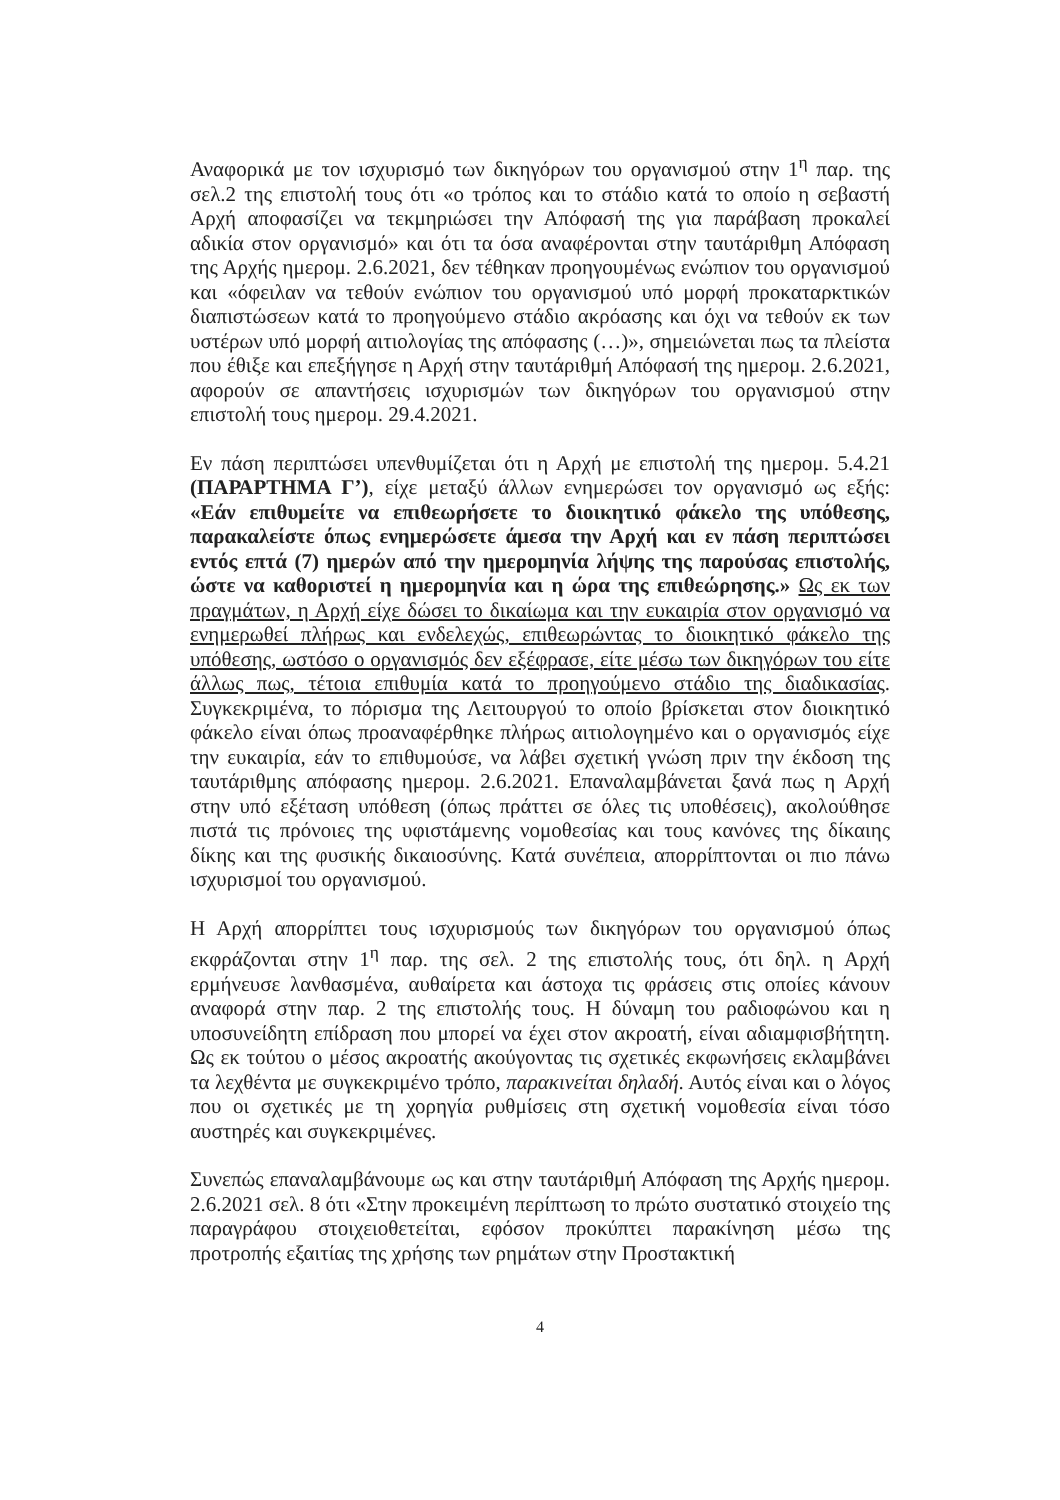Αναφορικά με τον ισχυρισμό των δικηγόρων του οργανισμού στην 1<sup>η</sup> παρ. της σελ.2 της επιστολή τους ότι «ο τρόπος και το στάδιο κατά το οποίο η σεβαστή Αρχή αποφασίζει να τεκμηριώσει την Απόφασή της για παράβαση προκαλεί αδικία στον οργανισμό» και ότι τα όσα αναφέρονται στην ταυτάριθμη Απόφαση της Αρχής ημερομ. 2.6.2021, δεν τέθηκαν προηγουμένως ενώπιον του οργανισμού και «όφειλαν να τεθούν ενώπιον του οργανισμού υπό μορφή προκαταρκτικών διαπιστώσεων κατά το προηγούμενο στάδιο ακρόασης και όχι να τεθούν εκ των υστέρων υπό μορφή αιτιολογίας της απόφασης (…)», σημειώνεται πως τα πλείστα που έθιξε και επεξήγησε η Αρχή στην ταυτάριθμή Απόφασή της ημερομ. 2.6.2021, αφορούν σε απαντήσεις ισχυρισμών των δικηγόρων του οργανισμού στην επιστολή τους ημερομ. 29.4.2021.
Εν πάση περιπτώσει υπενθυμίζεται ότι η Αρχή με επιστολή της ημερομ. 5.4.21 (ΠΑΡΑΡΤΗΜΑ Γ’), είχε μεταξύ άλλων ενημερώσει τον οργανισμό ως εξής: «Εάν επιθυμείτε να επιθεωρήσετε το διοικητικό φάκελο της υπόθεσης, παρακαλείστε όπως ενημερώσετε άμεσα την Αρχή και εν πάση περιπτώσει εντός επτά (7) ημερών από την ημερομηνία λήψης της παρούσας επιστολής, ώστε να καθοριστεί η ημερομηνία και η ώρα της επιθεώρησης.» Ως εκ των πραγμάτων, η Αρχή είχε δώσει το δικαίωμα και την ευκαιρία στον οργανισμό να ενημερωθεί πλήρως και ενδελεχώς, επιθεωρώντας το διοικητικό φάκελο της υπόθεσης, ωστόσο ο οργανισμός δεν εξέφρασε, είτε μέσω των δικηγόρων του είτε άλλως πως, τέτοια επιθυμία κατά το προηγούμενο στάδιο της διαδικασίας. Συγκεκριμένα, το πόρισμα της Λειτουργού το οποίο βρίσκεται στον διοικητικό φάκελο είναι όπως προαναφέρθηκε πλήρως αιτιολογημένο και ο οργανισμός είχε την ευκαιρία, εάν το επιθυμούσε, να λάβει σχετική γνώση πριν την έκδοση της ταυτάριθμης απόφασης ημερομ. 2.6.2021. Επαναλαμβάνεται ξανά πως η Αρχή στην υπό εξέταση υπόθεση (όπως πράττει σε όλες τις υποθέσεις), ακολούθησε πιστά τις πρόνοιες της υφιστάμενης νομοθεσίας και τους κανόνες της δίκαιης δίκης και της φυσικής δικαιοσύνης. Κατά συνέπεια, απορρίπτονται οι πιο πάνω ισχυρισμοί του οργανισμού.
Η Αρχή απορρίπτει τους ισχυρισμούς των δικηγόρων του οργανισμού όπως εκφράζονται στην 1<sup>η</sup> παρ. της σελ. 2 της επιστολής τους, ότι δηλ. η Αρχή ερμήνευσε λανθασμένα, αυθαίρετα και άστοχα τις φράσεις στις οποίες κάνουν αναφορά στην παρ. 2 της επιστολής τους. Η δύναμη του ραδιοφώνου και η υποσυνείδητη επίδραση που μπορεί να έχει στον ακροατή, είναι αδιαμφισβήτητη. Ως εκ τούτου ο μέσος ακροατής ακούγοντας τις σχετικές εκφωνήσεις εκλαμβάνει τα λεχθέντα με συγκεκριμένο τρόπο, παρακινείται δηλαδή. Αυτός είναι και ο λόγος που οι σχετικές με τη χορηγία ρυθμίσεις στη σχετική νομοθεσία είναι τόσο αυστηρές και συγκεκριμένες.
Συνεπώς επαναλαμβάνουμε ως και στην ταυτάριθμή Απόφαση της Αρχής ημερομ. 2.6.2021 σελ. 8 ότι «Στην προκειμένη περίπτωση το πρώτο συστατικό στοιχείο της παραγράφου στοιχειοθετείται, εφόσον προκύπτει παρακίνηση μέσω της προτροπής εξαιτίας της χρήσης των ρημάτων στην Προστακτική
4